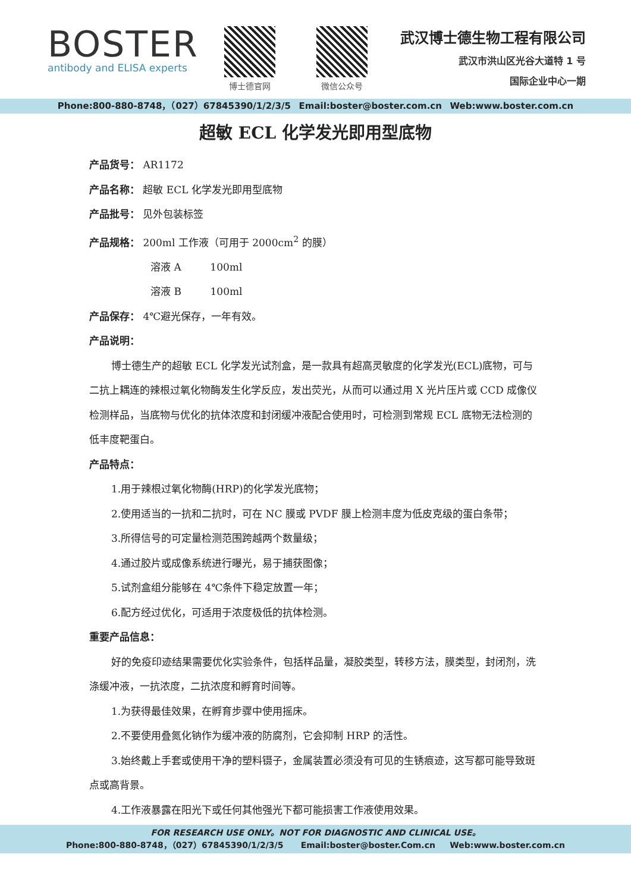BOSTER
antibody and ELISA experts
博士德官网 微信公众号
武汉博士德生物工程有限公司
武汉市洪山区光谷大道特 1 号
国际企业中心一期
Phone:800-880-8748，（027）67845390/1/2/3/5 Email:boster@boster.com.cn Web:www.boster.com.cn
超敏 ECL 化学发光即用型底物
产品货号： AR1172
产品名称： 超敏 ECL 化学发光即用型底物
产品批号： 见外包装标签
产品规格： 200ml 工作液（可用于 2000cm<sup>2</sup> 的膜）
溶液 A 100ml
溶液 B 100ml
产品保存： 4℃避光保存，一年有效。
产品说明：
博士德生产的超敏 ECL 化学发光试剂盒，是一款具有超高灵敏度的化学发光(ECL)底物，可与二抗上耦连的辣根过氧化物酶发生化学反应，发出荧光，从而可以通过用 X 光片压片或 CCD 成像仪检测样品，当底物与优化的抗体浓度和封闭缓冲液配合使用时，可检测到常规 ECL 底物无法检测的低丰度靶蛋白。
产品特点：
1.用于辣根过氧化物酶(HRP)的化学发光底物；
2.使用适当的一抗和二抗时，可在 NC 膜或 PVDF 膜上检测丰度为低皮克级的蛋白条带；
3.所得信号的可定量检测范围跨越两个数量级；
4.通过胶片或成像系统进行曝光，易于捕获图像；
5.试剂盒组分能够在 4℃条件下稳定放置一年；
6.配方经过优化，可适用于浓度极低的抗体检测。
重要产品信息：
好的免疫印迹结果需要优化实验条件，包括样品量，凝胶类型，转移方法，膜类型，封闭剂，洗涤缓冲液，一抗浓度，二抗浓度和孵育时间等。
1.为获得最佳效果，在孵育步骤中使用摇床。
2.不要使用叠氮化钠作为缓冲液的防腐剂，它会抑制 HRP 的活性。
3.始终戴上手套或使用干净的塑料镊子，金属装置必须没有可见的生锈痕迹，这写都可能导致斑点或高背景。
4.工作液暴露在阳光下或任何其他强光下都可能损害工作液使用效果。
FOR RESEARCH USE ONLY。NOT FOR DIAGNOSTIC AND CLINICAL USE。
Phone:800-880-8748，（027）67845390/1/2/3/5 Email:boster@boster.Com.cn Web:www.boster.com.cn